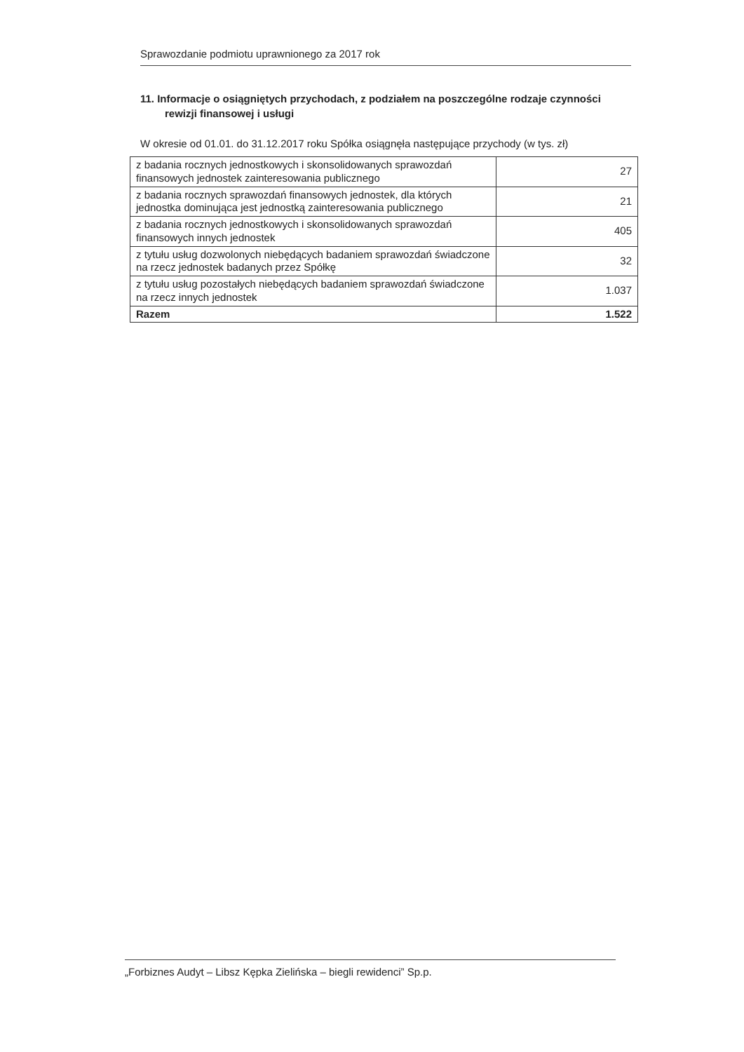Sprawozdanie podmiotu uprawnionego za 2017 rok
11. Informacje o osiągniętych przychodach, z podziałem na poszczególne rodzaje czynności rewizji finansowej i usługi
W okresie od 01.01. do 31.12.2017 roku Spółka osiągnęła następujące przychody (w tys. zł)
| z badania rocznych jednostkowych i skonsolidowanych sprawozdań finansowych jednostek zainteresowania publicznego | 27 |
| z badania rocznych sprawozdań finansowych jednostek, dla których jednostka dominująca jest jednostką zainteresowania publicznego | 21 |
| z badania rocznych jednostkowych i skonsolidowanych sprawozdań finansowych innych jednostek | 405 |
| z tytułu usług dozwolonych niebędących badaniem sprawozdań świadczone na rzecz jednostek badanych przez Spółkę | 32 |
| z tytułu usług pozostałych niebędących badaniem sprawozdań świadczone na rzecz innych jednostek | 1.037 |
| Razem | 1.522 |
„Forbiznes Audyt – Libsz Kępka Zielińska – biegli rewidenci” Sp.p.